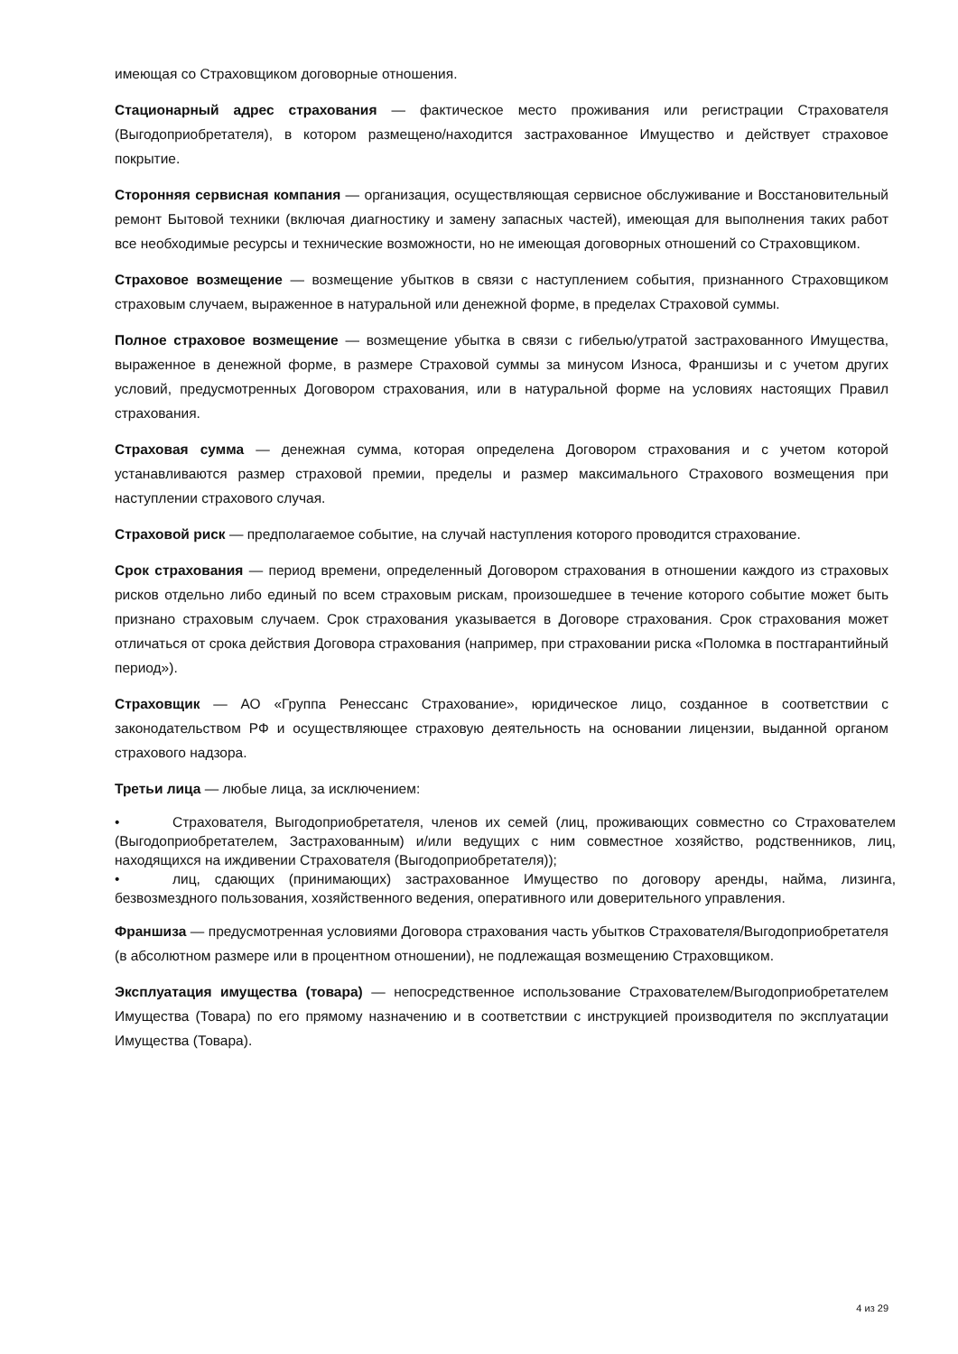имеющая со Страховщиком договорные отношения.
Стационарный адрес страхования — фактическое место проживания или регистрации Страхователя (Выгодоприобретателя), в котором размещено/находится застрахованное Имущество и действует страховое покрытие.
Сторонняя сервисная компания — организация, осуществляющая сервисное обслуживание и Восстановительный ремонт Бытовой техники (включая диагностику и замену запасных частей), имеющая для выполнения таких работ все необходимые ресурсы и технические возможности, но не имеющая договорных отношений со Страховщиком.
Страховое возмещение — возмещение убытков в связи с наступлением события, признанного Страховщиком страховым случаем, выраженное в натуральной или денежной форме, в пределах Страховой суммы.
Полное страховое возмещение — возмещение убытка в связи с гибелью/утратой застрахованного Имущества, выраженное в денежной форме, в размере Страховой суммы за минусом Износа, Франшизы и с учетом других условий, предусмотренных Договором страхования, или в натуральной форме на условиях настоящих Правил страхования.
Страховая сумма — денежная сумма, которая определена Договором страхования и с учетом которой устанавливаются размер страховой премии, пределы и размер максимального Страхового возмещения при наступлении страхового случая.
Страховой риск — предполагаемое событие, на случай наступления которого проводится страхование.
Срок страхования — период времени, определенный Договором страхования в отношении каждого из страховых рисков отдельно либо единый по всем страховым рискам, произошедшее в течение которого событие может быть признано страховым случаем. Срок страхования указывается в Договоре страхования. Срок страхования может отличаться от срока действия Договора страхования (например, при страховании риска «Поломка в постгарантийный период»).
Страховщик — АО «Группа Ренессанс Страхование», юридическое лицо, созданное в соответствии с законодательством РФ и осуществляющее страховую деятельность на основании лицензии, выданной органом страхового надзора.
Третьи лица — любые лица, за исключением:
• Страхователя, Выгодоприобретателя, членов их семей (лиц, проживающих совместно со Страхователем (Выгодоприобретателем, Застрахованным) и/или ведущих с ним совместное хозяйство, родственников, лиц, находящихся на иждивении Страхователя (Выгодоприобретателя));
• лиц, сдающих (принимающих) застрахованное Имущество по договору аренды, найма, лизинга, безвозмездного пользования, хозяйственного ведения, оперативного или доверительного управления.
Франшиза — предусмотренная условиями Договора страхования часть убытков Страхователя/Выгодоприобретателя (в абсолютном размере или в процентном отношении), не подлежащая возмещению Страховщиком.
Эксплуатация имущества (товара) — непосредственное использование Страхователем/Выгодоприобретателем Имущества (Товара) по его прямому назначению и в соответствии с инструкцией производителя по эксплуатации Имущества (Товара).
4 из 29